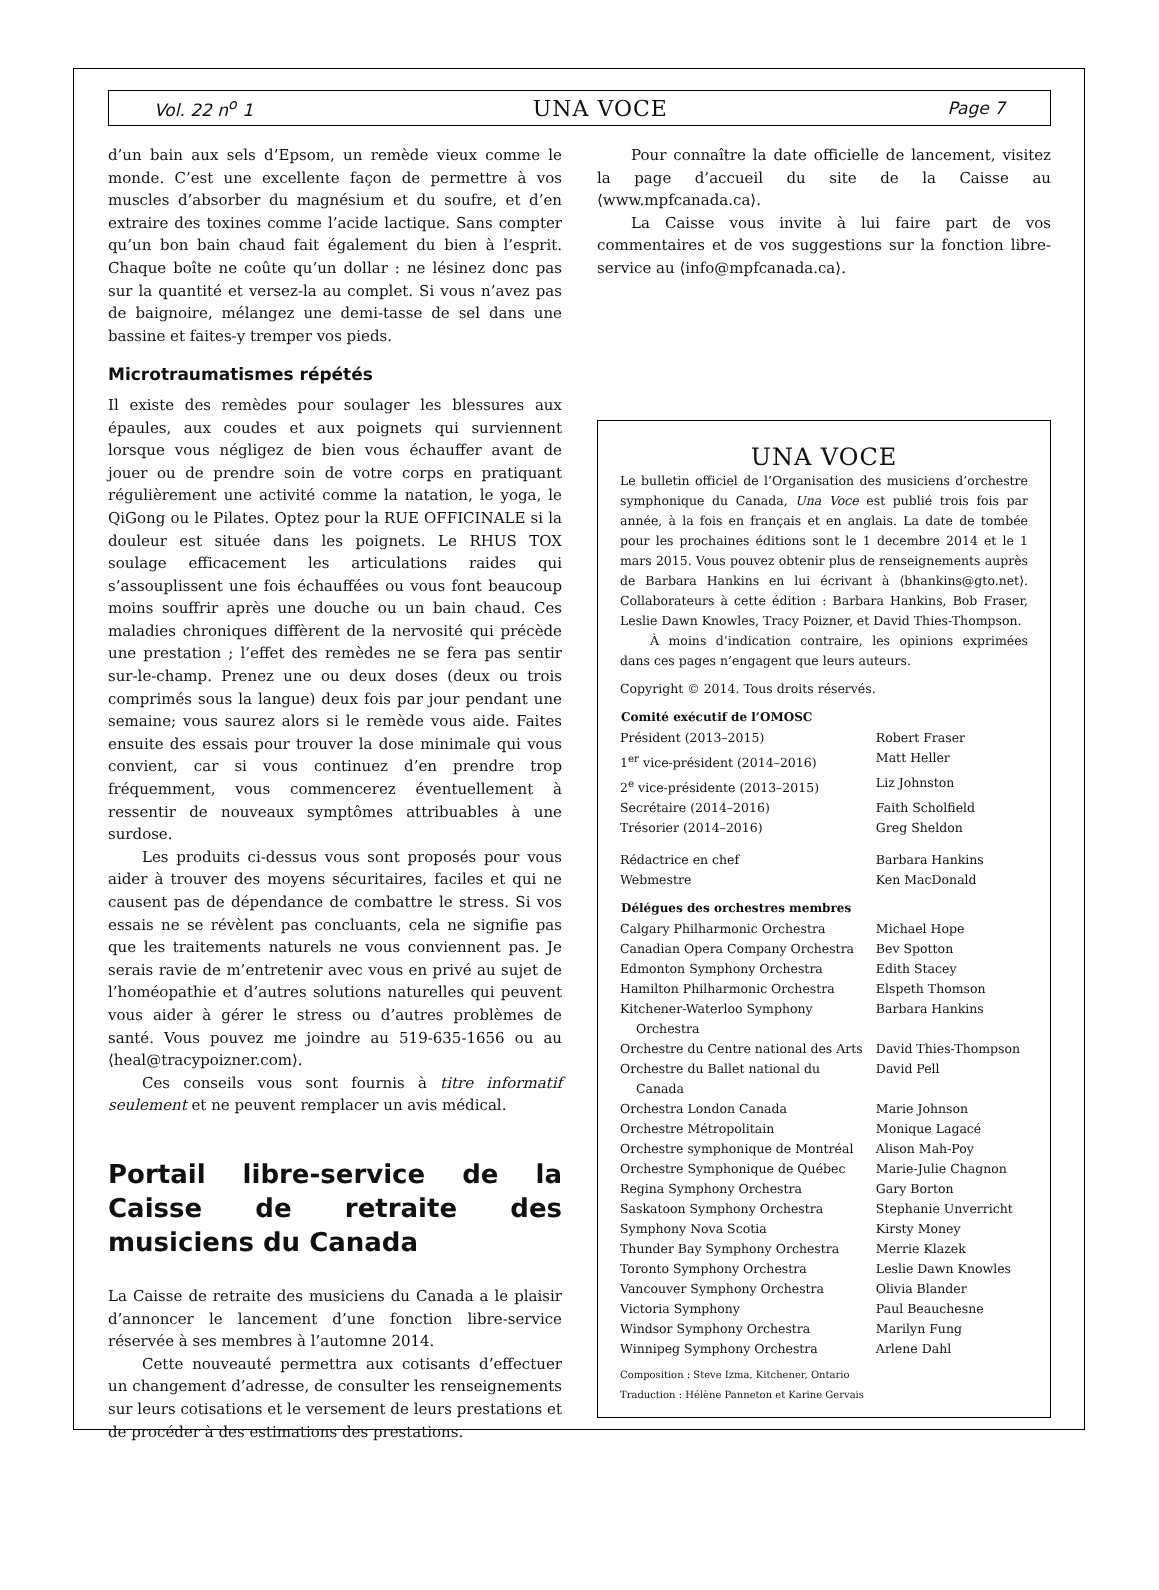Vol. 22 n<sup>o</sup> 1 UNA VOCE Page 7
d’un bain aux sels d’Epsom, un remède vieux comme le monde. C’est une excellente façon de permettre à vos muscles d’absorber du magnésium et du soufre, et d’en extraire des toxines comme l’acide lactique. Sans compter qu’un bon bain chaud fait également du bien à l’esprit. Chaque boîte ne coûte qu’un dollar : ne lésinez donc pas sur la quantité et versez-la au complet. Si vous n’avez pas de baignoire, mélangez une demi-tasse de sel dans une bassine et faites-y tremper vos pieds.
Microtraumatismes répétés
Il existe des remèdes pour soulager les blessures aux épaules, aux coudes et aux poignets qui surviennent lorsque vous négligez de bien vous échauffer avant de jouer ou de prendre soin de votre corps en pratiquant régulièrement une activité comme la natation, le yoga, le QiGong ou le Pilates. Optez pour la RUE OFFICINALE si la douleur est située dans les poignets. Le RHUS TOX soulage efficacement les articulations raides qui s’assouplissent une fois échauffées ou vous font beaucoup moins souffrir après une douche ou un bain chaud. Ces maladies chroniques diffèrent de la nervosité qui précède une prestation ; l’effet des remèdes ne se fera pas sentir sur-le-champ. Prenez une ou deux doses (deux ou trois comprimés sous la langue) deux fois par jour pendant une semaine; vous saurez alors si le remède vous aide. Faites ensuite des essais pour trouver la dose minimale qui vous convient, car si vous continuez d’en prendre trop fréquemment, vous commencerez éventuellement à ressentir de nouveaux symptômes attribuables à une surdose.
Les produits ci-dessus vous sont proposés pour vous aider à trouver des moyens sécuritaires, faciles et qui ne causent pas de dépendance de combattre le stress. Si vos essais ne se révèlent pas concluants, cela ne signifie pas que les traitements naturels ne vous conviennent pas. Je serais ravie de m’entretenir avec vous en privé au sujet de l’homéopathie et d’autres solutions naturelles qui peuvent vous aider à gérer le stress ou d’autres problèmes de santé. Vous pouvez me joindre au 519-635-1656 ou au ⟨heal@tracypoizner.com⟩.
Ces conseils vous sont fournis à titre informatif seulement et ne peuvent remplacer un avis médical.
Portail libre-service de la Caisse de retraite des musiciens du Canada
La Caisse de retraite des musiciens du Canada a le plaisir d’annoncer le lancement d’une fonction libre-service réservée à ses membres à l’automne 2014.
Cette nouveauté permettra aux cotisants d’effectuer un changement d’adresse, de consulter les renseignements sur leurs cotisations et le versement de leurs prestations et de procéder à des estimations des prestations.
Pour connaître la date officielle de lancement, visitez la page d’accueil du site de la Caisse au ⟨www.mpfcanada.ca⟩.
La Caisse vous invite à lui faire part de vos commentaires et de vos suggestions sur la fonction libre-service au ⟨info@mpfcanada.ca⟩.
UNA VOCE
Le bulletin officiel de l’Organisation des musiciens d’orchestre symphonique du Canada, Una Voce est publié trois fois par année, à la fois en français et en anglais. La date de tombée pour les prochaines éditions sont le 1 decembre 2014 et le 1 mars 2015. Vous pouvez obtenir plus de renseignements auprès de Barbara Hankins en lui écrivant à ⟨bhankins@gto.net⟩. Collaborateurs à cette édition : Barbara Hankins, Bob Fraser, Leslie Dawn Knowles, Tracy Poizner, et David Thies-Thompson.
À moins d’indication contraire, les opinions exprimées dans ces pages n’engagent que leurs auteurs.
Copyright © 2014. Tous droits réservés.
| Comité exécutif de l’OMOSC | |
| --- | --- |
| Président (2013–2015) | Robert Fraser |
| 1<sup>er</sup> vice-président (2014–2016) | Matt Heller |
| 2<sup>e</sup> vice-présidente (2013–2015) | Liz Johnston |
| Secrétaire (2014–2016) | Faith Scholfield |
| Trésorier (2014–2016) | Greg Sheldon |
| Rédactrice en chef | Barbara Hankins |
| Webmestre | Ken MacDonald |
| Délégues des orchestres membres | |
| Calgary Philharmonic Orchestra | Michael Hope |
| Canadian Opera Company Orchestra | Bev Spotton |
| Edmonton Symphony Orchestra | Edith Stacey |
| Hamilton Philharmonic Orchestra | Elspeth Thomson |
| Kitchener-Waterloo Symphony Orchestra | Barbara Hankins |
| Orchestre du Centre national des Arts | David Thies-Thompson |
| Orchestre du Ballet national du Canada | David Pell |
| Orchestra London Canada | Marie Johnson |
| Orchestre Métropolitain | Monique Lagacé |
| Orchestre symphonique de Montréal | Alison Mah-Poy |
| Orchestre Symphonique de Québec | Marie-Julie Chagnon |
| Regina Symphony Orchestra | Gary Borton |
| Saskatoon Symphony Orchestra | Stephanie Unverricht |
| Symphony Nova Scotia | Kirsty Money |
| Thunder Bay Symphony Orchestra | Merrie Klazek |
| Toronto Symphony Orchestra | Leslie Dawn Knowles |
| Vancouver Symphony Orchestra | Olivia Blander |
| Victoria Symphony | Paul Beauchesne |
| Windsor Symphony Orchestra | Marilyn Fung |
| Winnipeg Symphony Orchestra | Arlene Dahl |
Composition : Steve Izma, Kitchener, Ontario
Traduction : Hélène Panneton et Karine Gervais